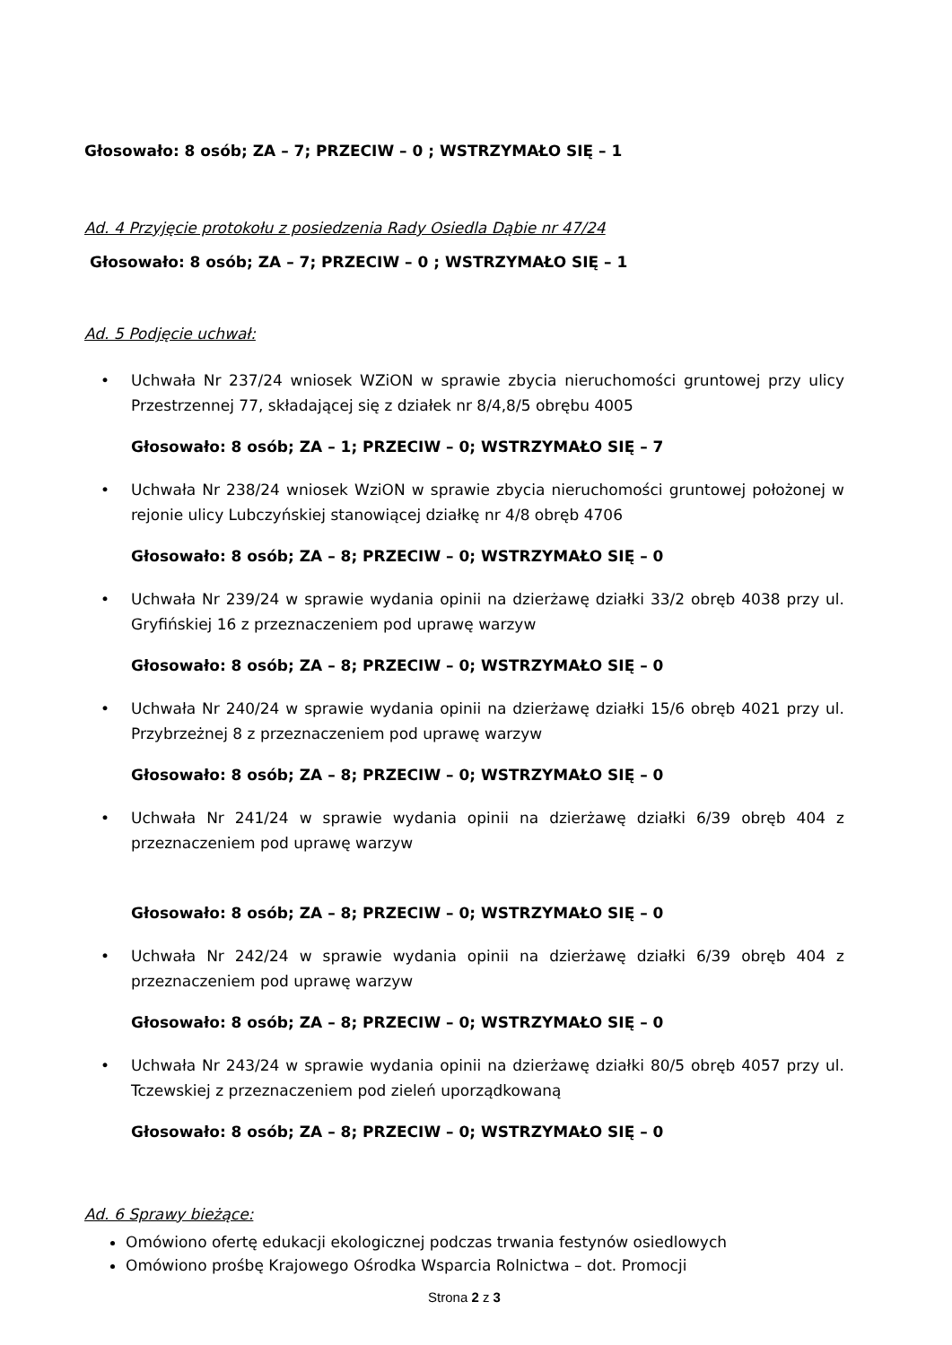Głosowało: 8 osób; ZA – 7; PRZECIW – 0 ; WSTRZYMAŁO SIĘ – 1
Ad. 4 Przyjęcie protokołu z posiedzenia Rady Osiedla Dąbie nr 47/24
Głosowało: 8 osób; ZA – 7; PRZECIW – 0 ; WSTRZYMAŁO SIĘ – 1
Ad. 5 Podjęcie uchwał:
• Uchwała Nr 237/24 wniosek WZiON w sprawie zbycia nieruchomości gruntowej przy ulicy Przestrzennej 77, składającej się z działek nr 8/4,8/5 obrębu 4005
Głosowało: 8 osób; ZA – 1; PRZECIW – 0; WSTRZYMAŁO SIĘ – 7
• Uchwała Nr 238/24 wniosek WziON w sprawie zbycia nieruchomości gruntowej położonej w rejonie ulicy Lubczyńskiej stanowiącej działkę nr 4/8 obręb 4706
Głosowało: 8 osób; ZA – 8; PRZECIW – 0; WSTRZYMAŁO SIĘ – 0
• Uchwała Nr 239/24 w sprawie wydania opinii na dzierżawę działki 33/2 obręb 4038 przy ul. Gryfińskiej 16 z przeznaczeniem pod uprawę warzyw
Głosowało: 8 osób; ZA – 8; PRZECIW – 0; WSTRZYMAŁO SIĘ – 0
• Uchwała Nr 240/24 w sprawie wydania opinii na dzierżawę działki 15/6 obręb 4021 przy ul. Przybrzeżnej 8 z przeznaczeniem pod uprawę warzyw
Głosowało: 8 osób; ZA – 8; PRZECIW – 0; WSTRZYMAŁO SIĘ – 0
• Uchwała Nr 241/24 w sprawie wydania opinii na dzierżawę działki 6/39 obręb 404 z przeznaczeniem pod uprawę warzyw
Głosowało: 8 osób; ZA – 8; PRZECIW – 0; WSTRZYMAŁO SIĘ – 0
• Uchwała Nr 242/24 w sprawie wydania opinii na dzierżawę działki 6/39 obręb 404 z przeznaczeniem pod uprawę warzyw
Głosowało: 8 osób; ZA – 8; PRZECIW – 0; WSTRZYMAŁO SIĘ – 0
• Uchwała Nr 243/24 w sprawie wydania opinii na dzierżawę działki 80/5 obręb 4057 przy ul. Tczewskiej z przeznaczeniem pod zieleń uporządkowaną
Głosowało: 8 osób; ZA – 8; PRZECIW – 0; WSTRZYMAŁO SIĘ – 0
Ad. 6 Sprawy bieżące:
Omówiono ofertę edukacji ekologicznej podczas trwania festynów osiedlowych
Omówiono prośbę Krajowego Ośrodka Wsparcia Rolnictwa – dot. Promocji
Strona 2 z 3